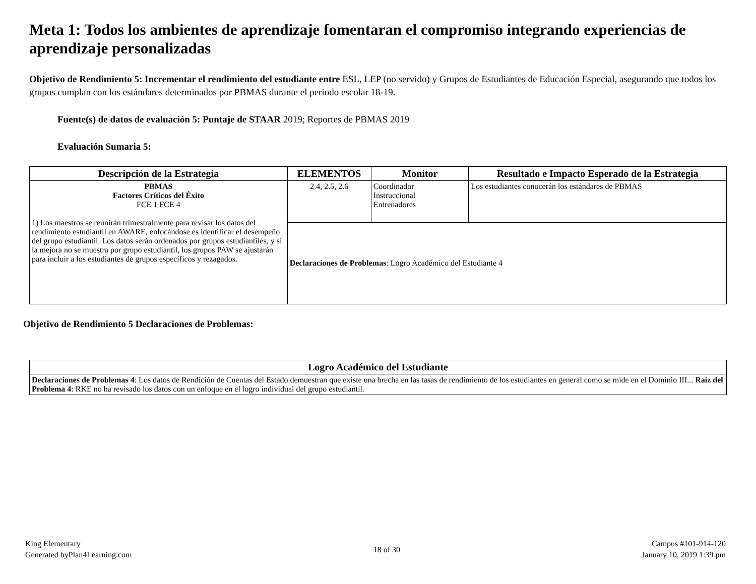Meta 1: Todos los ambientes de aprendizaje fomentaran el compromiso integrando experiencias de aprendizaje personalizadas
Objetivo de Rendimiento 5: Incrementar el rendimiento del estudiante entre ESL, LEP (no servido) y Grupos de Estudiantes de Educación Especial, asegurando que todos los grupos cumplan con los estándares determinados por PBMAS durante el periodo escolar 18-19.
Fuente(s) de datos de evaluación 5: Puntaje de STAAR 2019; Reportes de PBMAS 2019
Evaluación Sumaria 5:
| Descripción de la Estrategia | ELEMENTOS | Monitor | Resultado e Impacto Esperado de la Estrategia |
| --- | --- | --- | --- |
| PBMAS Factores Críticos del Éxito FCE 1 FCE 4 1) Los maestros se reunirán trimestralmente para revisar los datos del rendimiento estudiantil en AWARE, enfocándose es identificar el desempeño del grupo estudiantil. Los datos serán ordenados por grupos estudiantiles, y si la mejora no se muestra por grupo estudiantil, los grupos PAW se ajustarán para incluir a los estudiantes de grupos específicos y rezagados. | 2.4, 2.5, 2.6 | Coordinador Instruccional Entrenadores | Los estudiantes conocerán los estándares de PBMAS |
| | Declaraciones de Problemas : Logro Académico del Estudiante 4 | | |
Objetivo de Rendimiento 5 Declaraciones de Problemas:
| Logro Académico del Estudiante |
| --- |
| Declaraciones de Problemas 4 : Los datos de Rendición de Cuentas del Estado demuestran que existe una brecha en las tasas de rendimiento de los estudiantes en general como se mide en el Dominio III... Raíz del Problema 4 : RKE no ha revisado los datos con un enfoque en el logro individual del grupo estudiantil. |
King Elementary
Generated byPlan4Learning.com
18 of 30
Campus #101-914-120
January 10, 2019 1:39 pm